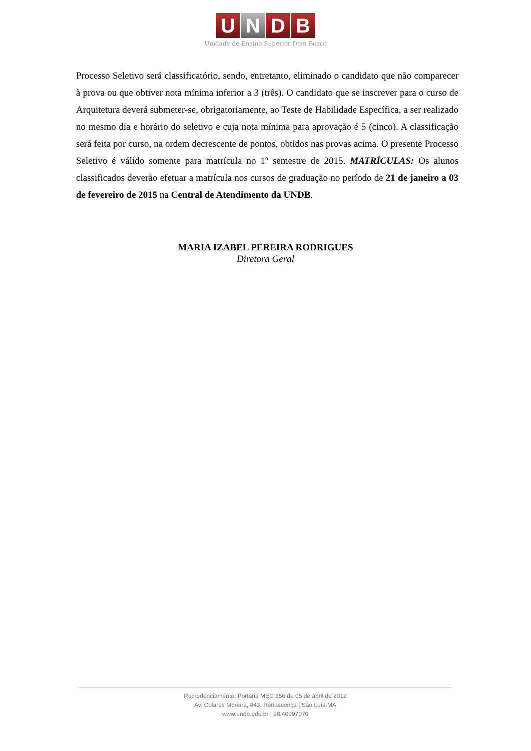U N D B
Unidade de Ensino Superior Dom Bosco
Processo Seletivo será classificatório, sendo, entretanto, eliminado o candidato que não comparecer à prova ou que obtiver nota mínima inferior a 3 (três). O candidato que se inscrever para o curso de Arquitetura deverá submeter-se, obrigatoriamente, ao Teste de Habilidade Específica, a ser realizado no mesmo dia e horário do seletivo e cuja nota mínima para aprovação é 5 (cinco). A classificação será feita por curso, na ordem decrescente de pontos, obtidos nas provas acima. O presente Processo Seletivo é válido somente para matrícula no 1º semestre de 2015. MATRÍCULAS: Os alunos classificados deverão efetuar a matrícula nos cursos de graduação no período de 21 de janeiro a 03 de fevereiro de 2015 na Central de Atendimento da UNDB.
MARIA IZABEL PEREIRA RODRIGUES
Diretora Geral
Recredenciamento: Portaria MEC 356 de 05 de abril de 2012
Av. Colares Moreira, 443, Renascença | São Luís-MA
www.undb.edu.br | 98.40097070